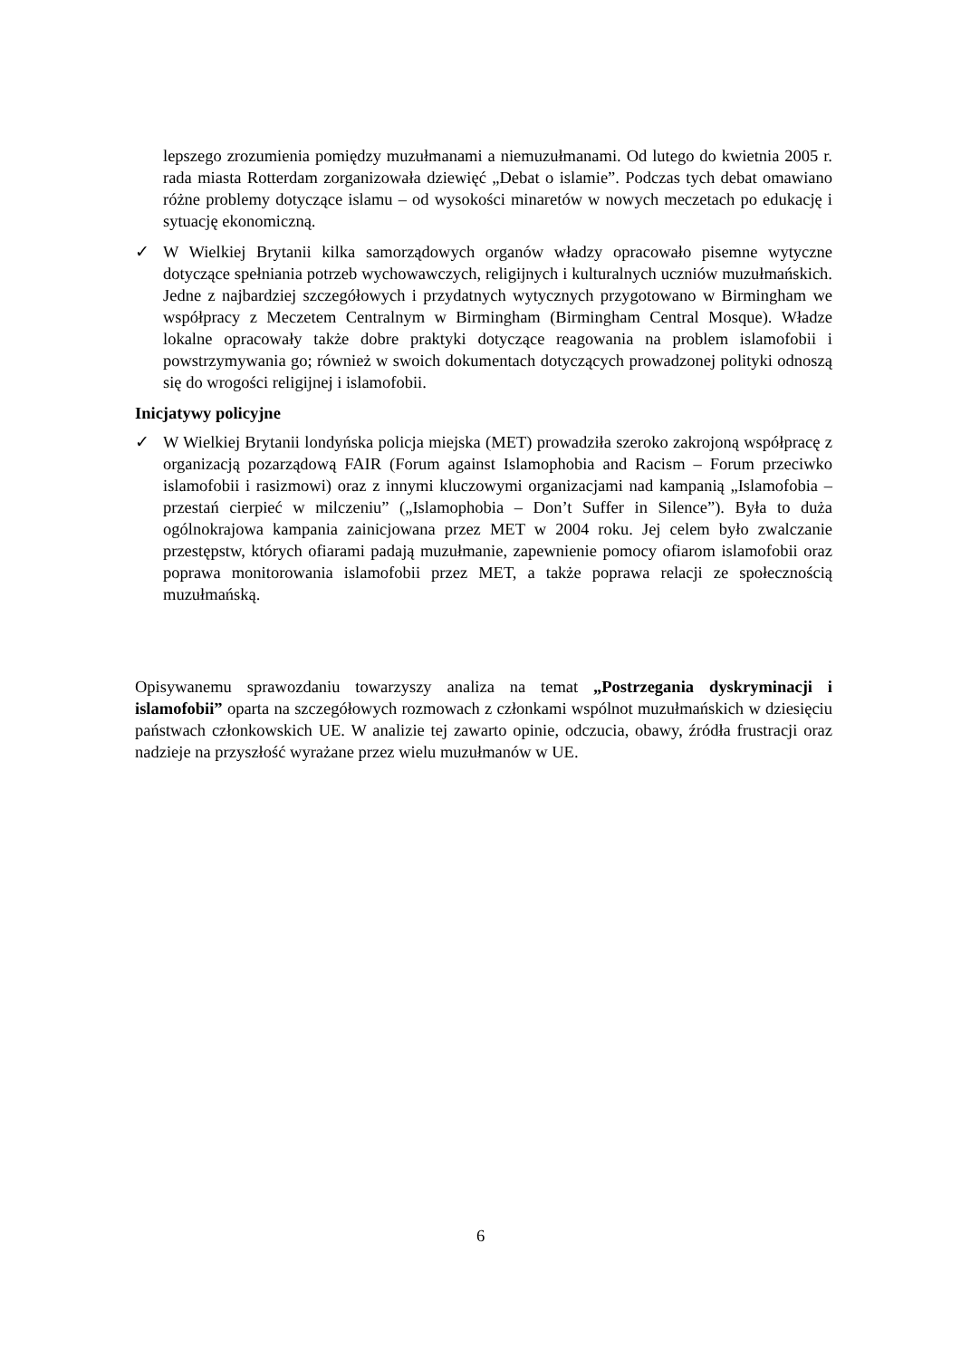lepszego zrozumienia pomiędzy muzułmanami a niemuzułmanami. Od lutego do kwietnia 2005 r. rada miasta Rotterdam zorganizowała dziewięć „Debat o islamie”. Podczas tych debat omawiano różne problemy dotyczące islamu – od wysokości minaretów w nowych meczetach po edukację i sytuację ekonomiczną.
✓ W Wielkiej Brytanii kilka samorządowych organów władzy opracowało pisemne wytyczne dotyczące spełniania potrzeb wychowawczych, religijnych i kulturalnych uczniów muzułmańskich. Jedne z najbardziej szczegółowych i przydatnych wytycznych przygotowano w Birmingham we współpracy z Meczetem Centralnym w Birmingham (Birmingham Central Mosque). Władze lokalne opracowały także dobre praktyki dotyczące reagowania na problem islamofobii i powstrzymywania go; również w swoich dokumentach dotyczących prowadzonej polityki odnoszą się do wrogości religijnej i islamofobii.
Inicjatywy policyjne
✓ W Wielkiej Brytanii londyńska policja miejska (MET) prowadziła szeroko zakrojoną współpracę z organizacją pozarządową FAIR (Forum against Islamophobia and Racism – Forum przeciwko islamofobii i rasizmowi) oraz z innymi kluczowymi organizacjami nad kampanią „Islamofobia – przestań cierpieć w milczeniu” („Islamophobia – Don’t Suffer in Silence”). Była to duża ogólnokrajowa kampania zainicjowana przez MET w 2004 roku. Jej celem było zwalczanie przestępstw, których ofiarami padają muzułmanie, zapewnienie pomocy ofiarom islamofobii oraz poprawa monitorowania islamofobii przez MET, a także poprawa relacji ze społecznością muzułmańską.
Opisywanemu sprawozdaniu towarzyszy analiza na temat „Postrzegania dyskryminacji i islamofobii” oparta na szczegółowych rozmowach z członkami wspólnot muzułmańskich w dziesięciu państwach członkowskich UE. W analizie tej zawarto opinie, odczucia, obawy, źródła frustracji oraz nadzieje na przyszłość wyrażane przez wielu muzułmanów w UE.
6